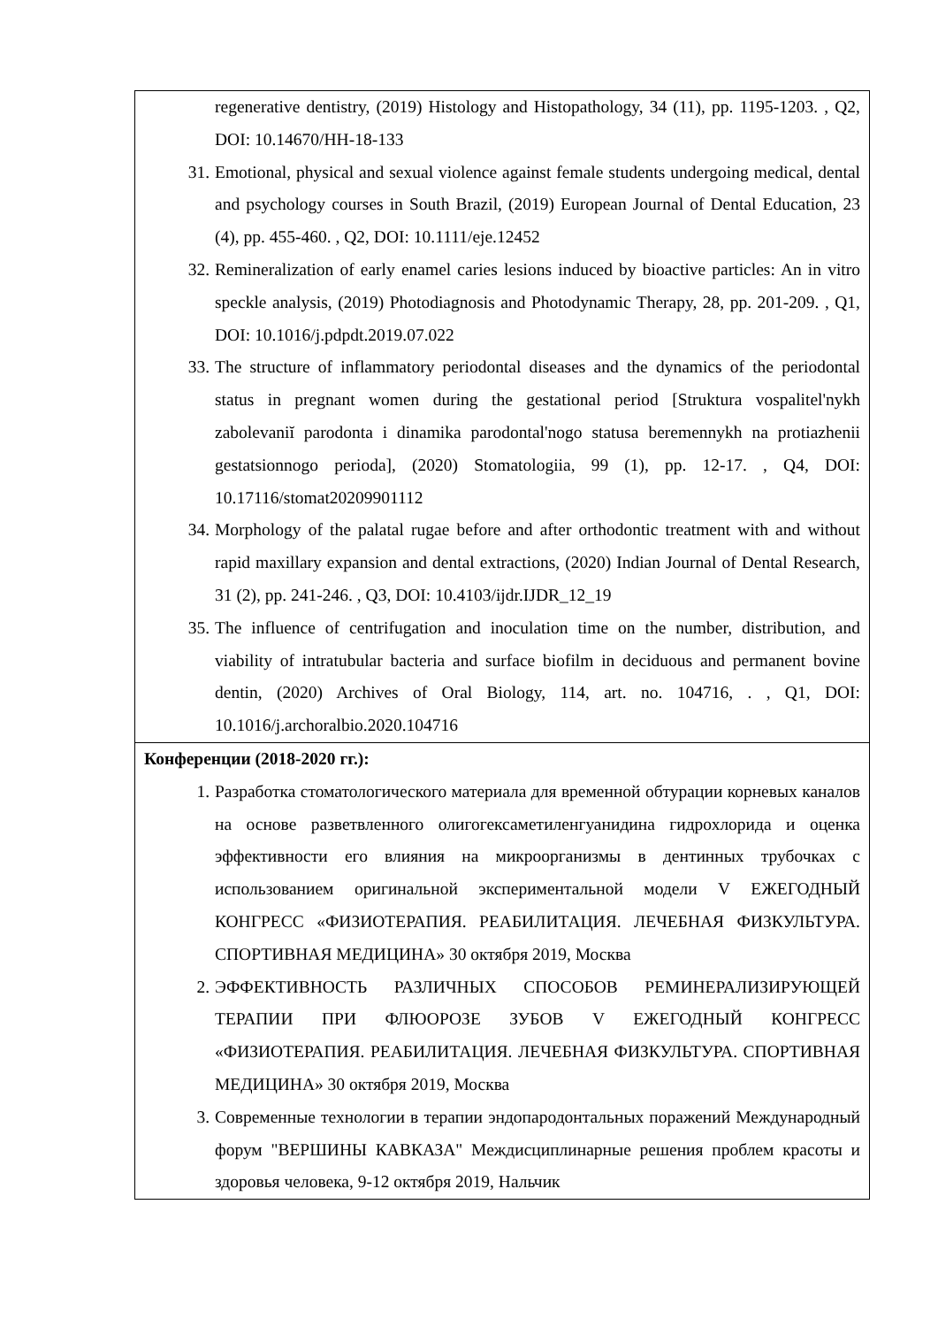| regenerative dentistry, (2019) Histology and Histopathology, 34 (11), pp. 1195-1203. , Q2, DOI: 10.14670/HH-18-133 31. Emotional, physical and sexual violence against female students undergoing medical, dental and psychology courses in South Brazil, (2019) European Journal of Dental Education, 23 (4), pp. 455-460. , Q2, DOI: 10.1111/eje.12452 32. Remineralization of early enamel caries lesions induced by bioactive particles: An in vitro speckle analysis, (2019) Photodiagnosis and Photodynamic Therapy, 28, pp. 201-209. , Q1, DOI: 10.1016/j.pdpdt.2019.07.022 33. The structure of inflammatory periodontal diseases and the dynamics of the periodontal status in pregnant women during the gestational period [Struktura vospalitel'nykh zabolevaniĭ parodonta i dinamika parodontal'nogo statusa beremennykh na protiazhenii gestatsionnogo perioda], (2020) Stomatologiia, 99 (1), pp. 12-17. , Q4, DOI: 10.17116/stomat20209901112 34. Morphology of the palatal rugae before and after orthodontic treatment with and without rapid maxillary expansion and dental extractions, (2020) Indian Journal of Dental Research, 31 (2), pp. 241-246. , Q3, DOI: 10.4103/ijdr.IJDR_12_19 35. The influence of centrifugation and inoculation time on the number, distribution, and viability of intratubular bacteria and surface biofilm in deciduous and permanent bovine dentin, (2020) Archives of Oral Biology, 114, art. no. 104716, . , Q1, DOI: 10.1016/j.archoralbio.2020.104716 |
| Конференции (2018-2020 гг.): 1. Разработка стоматологического материала для временной обтурации корневых каналов на основе разветвленного олигогексаметиленгуанидина гидрохлорида и оценка эффективности его влияния на микроорганизмы в дентинных трубочках с использованием оригинальной экспериментальной модели V ЕЖЕГОДНЫЙ КОНГРЕСС «ФИЗИОТЕРАПИЯ. РЕАБИЛИТАЦИЯ. ЛЕЧЕБНАЯ ФИЗКУЛЬТУРА. СПОРТИВНАЯ МЕДИЦИНА» 30 октября 2019, Москва 2. ЭФФЕКТИВНОСТЬ РАЗЛИЧНЫХ СПОСОБОВ РЕМИНЕРАЛИЗИРУЮЩЕЙ ТЕРАПИИ ПРИ ФЛЮОРОЗЕ ЗУБОВ V ЕЖЕГОДНЫЙ КОНГРЕСС «ФИЗИОТЕРАПИЯ. РЕАБИЛИТАЦИЯ. ЛЕЧЕБНАЯ ФИЗКУЛЬТУРА. СПОРТИВНАЯ МЕДИЦИНА» 30 октября 2019, Москва 3. Современные технологии в терапии эндопародонтальных поражений Международный форум "ВЕРШИНЫ КАВКАЗА" Междисциплинарные решения проблем красоты и здоровья человека, 9-12 октября 2019, Нальчик |